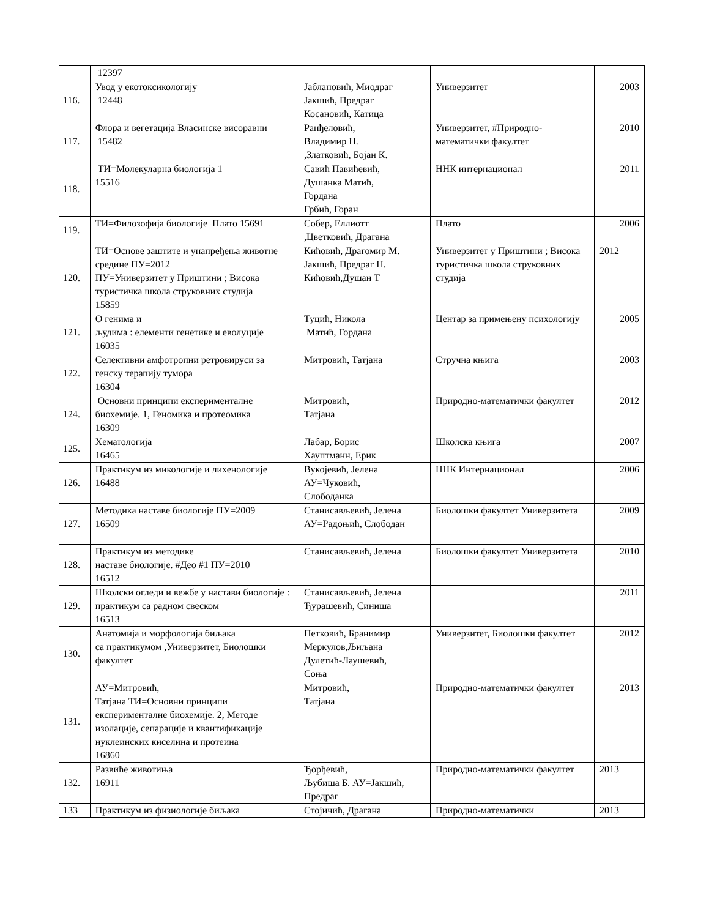| | 12397 | | | |
| 116. | Увод у екотоксикологију 12448 | Јаблановић, Миодраг Јакшић, Предраг Косановић, Катица | Универзитет | 2003 |
| 117. | Флора и вегетација Власинске висоравни 15482 | Ранђеловић, Владимир Н. ,Златковић, Бојан К. | Универзитет, #Природно-математички факултет | 2010 |
| 118. | ТИ=Молекуларна биологија 1 15516 | Савић Павићевић, Душанка Матић, Гордана Грбић, Горан | ННК интернационал | 2011 |
| 119. | ТИ=Филозофија биологије Плато 15691 | Собер, Еллиотт ,Цветковић, Драгана | Плато | 2006 |
| 120. | ТИ=Основе заштите и унапређења животне средине ПУ=2012 ПУ=Универзитет у Приштини ; Висока туристичка школа струковних студија 15859 | Кићовић, Драгомир М. Јакшић, Предраг Н. Кићовић,Душан Т | Универзитет у Приштини ; Висока туристичка школа струковних студија | 2012 |
| 121. | О генима и људима : елементи генетике и еволуције 16035 | Туцић, Никола Матић, Гордана | Центар за примењену психологију | 2005 |
| 122. | Селективни амфотропни ретровируси за генску терапију тумора 16304 | Митровић, Татјана | Стручна књига | 2003 |
| 124. | Основни принципи експерименталне биохемије. 1, Геномика и протеомика 16309 | Митровић, Татјана | Природно-математички факултет | 2012 |
| 125. | Хематологија 16465 | Лабар, Борис Хауптманн, Ерик | Школска књига | 2007 |
| 126. | Практикум из микологије и лихенологије 16488 | Вукојевић, Јелена АУ=Чуковић, Слободанка | ННК Интернационал | 2006 |
| 127. | Методика наставе биологије ПУ=2009 16509 | Станисављевић, Јелена АУ=Радоњић, Слободан | Биолошки факултет Универзитета | 2009 |
| 128. | Практикум из методике наставе биологије. #Део #1 ПУ=2010 16512 | Станисављевић, Јелена | Биолошки факултет Универзитета | 2010 |
| 129. | Школски огледи и вежбе у настави биологије : практикум са радном свеском 16513 | Станисављевић, Јелена Ђурашевић, Синиша | | 2011 |
| 130. | Анатомија и морфологија биљака са практикумом ,Универзитет, Биолошки факултет | Петковић, Бранимир Меркулов,Љиљана Дулетић-Лаушевић, Соња | Универзитет, Биолошки факултет | 2012 |
| 131. | АУ=Митровић, Татјана ТИ=Основни принципи експерименталне биохемије. 2, Методе изолације, сепарације и квантификације нуклеинских киселина и протеина 16860 | Митровић, Татјана | Природно-математички факултет | 2013 |
| 132. | Развиће животиња 16911 | Ђорђевић, Љубиша Б. АУ=Јакшић, Предраг | Природно-математички факултет | 2013 |
| 133 | Практикум из физиологије биљака | Стојичић, Драгана | Природно-математички | 2013 |